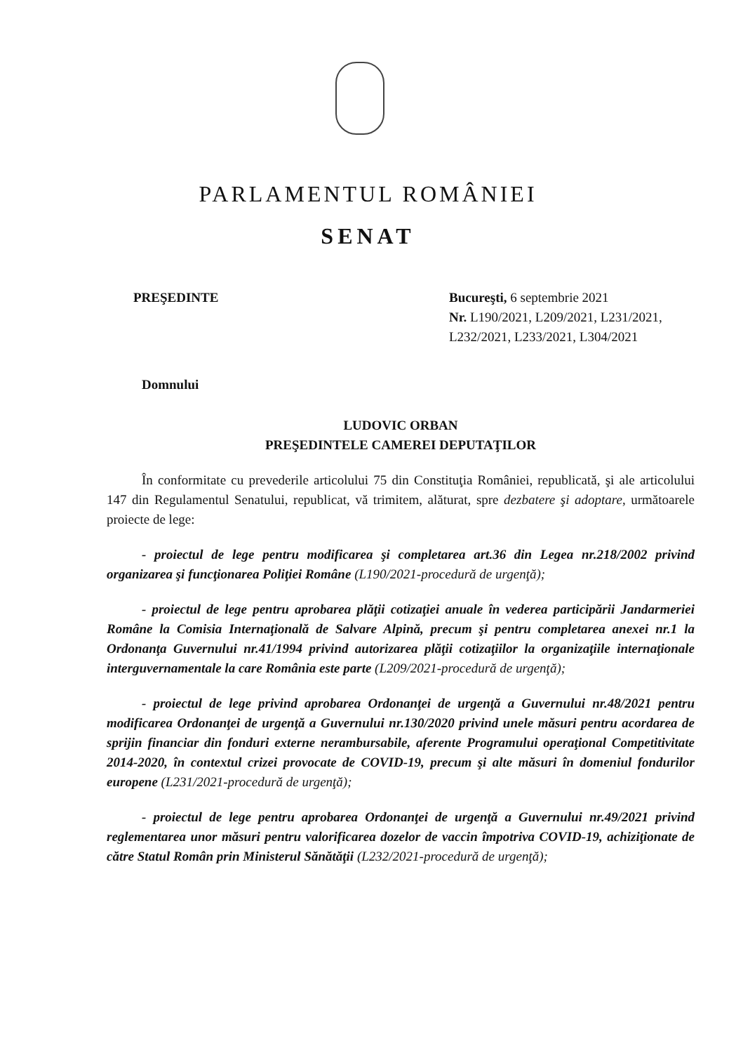PARLAMENTUL ROMÂNIEI
SENAT
PREŞEDINTE Bucureşti, 6 septembrie 2021
Nr. L190/2021, L209/2021, L231/2021, L232/2021, L233/2021, L304/2021
Domnului
LUDOVIC ORBAN
PREŞEDINTELE CAMEREI DEPUTAŢILOR
În conformitate cu prevederile articolului 75 din Constituţia României, republicată, şi ale articolului 147 din Regulamentul Senatului, republicat, vă trimitem, alăturat, spre dezbatere şi adoptare, următoarele proiecte de lege:
- proiectul de lege pentru modificarea şi completarea art.36 din Legea nr.218/2002 privind organizarea şi funcţionarea Poliţiei Române (L190/2021-procedură de urgenţă);
- proiectul de lege pentru aprobarea plăţii cotizaţiei anuale în vederea participării Jandarmeriei Române la Comisia Internaţională de Salvare Alpină, precum şi pentru completarea anexei nr.1 la Ordonanţa Guvernului nr.41/1994 privind autorizarea plăţii cotizaţiilor la organizaţiile internaţionale interguvernamentale la care România este parte (L209/2021-procedură de urgenţă);
- proiectul de lege privind aprobarea Ordonanţei de urgenţă a Guvernului nr.48/2021 pentru modificarea Ordonanţei de urgenţă a Guvernului nr.130/2020 privind unele măsuri pentru acordarea de sprijin financiar din fonduri externe nerambursabile, aferente Programului operaţional Competitivitate 2014-2020, în contextul crizei provocate de COVID-19, precum şi alte măsuri în domeniul fondurilor europene (L231/2021-procedură de urgenţă);
- proiectul de lege pentru aprobarea Ordonanţei de urgenţă a Guvernului nr.49/2021 privind reglementarea unor măsuri pentru valorificarea dozelor de vaccin împotriva COVID-19, achiziţionate de către Statul Român prin Ministerul Sănătăţii (L232/2021-procedură de urgenţă);